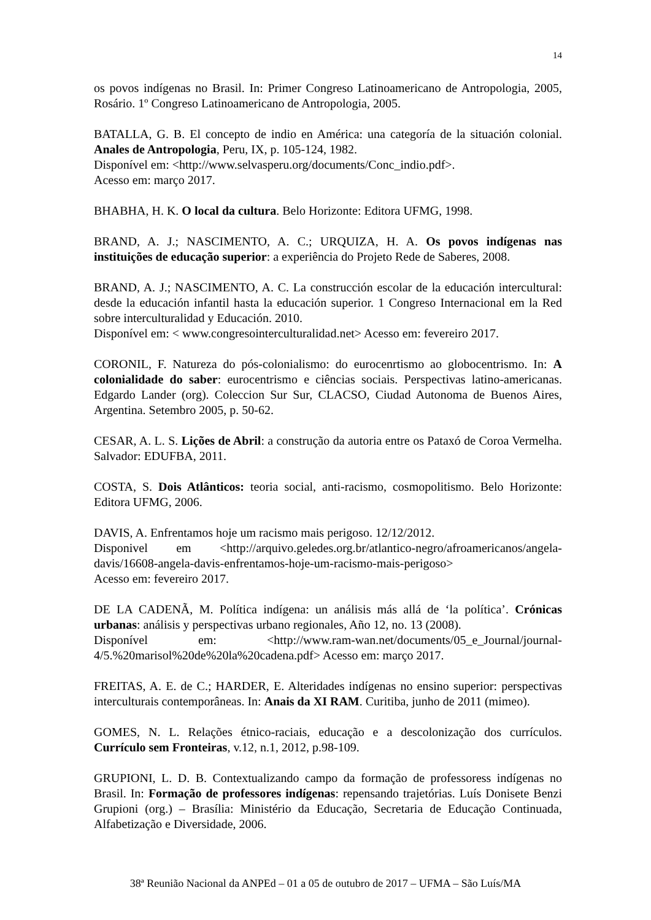14
os povos indígenas no Brasil. In: Primer Congreso Latinoamericano de Antropologia, 2005, Rosário. 1º Congreso Latinoamericano de Antropologia, 2005.
BATALLA, G. B. El concepto de indio en América: una categoría de la situación colonial. Anales de Antropologia, Peru, IX, p. 105-124, 1982.
Disponível em: <http://www.selvasperu.org/documents/Conc_indio.pdf>.
Acesso em: março 2017.
BHABHA, H. K. O local da cultura. Belo Horizonte: Editora UFMG, 1998.
BRAND, A. J.; NASCIMENTO, A. C.; URQUIZA, H. A. Os povos indígenas nas instituições de educação superior: a experiência do Projeto Rede de Saberes, 2008.
BRAND, A. J.; NASCIMENTO, A. C. La construcción escolar de la educación intercultural: desde la educación infantil hasta la educación superior. 1 Congreso Internacional em la Red sobre interculturalidad y Educación. 2010.
Disponível em: < www.congresointerculturalidad.net> Acesso em: fevereiro 2017.
CORONIL, F. Natureza do pós-colonialismo: do eurocenrtismo ao globocentrismo. In: A colonialidade do saber: eurocentrismo e ciências sociais. Perspectivas latino-americanas. Edgardo Lander (org). Coleccion Sur Sur, CLACSO, Ciudad Autonoma de Buenos Aires, Argentina. Setembro 2005, p. 50-62.
CESAR, A. L. S. Lições de Abril: a construção da autoria entre os Pataxó de Coroa Vermelha. Salvador: EDUFBA, 2011.
COSTA, S. Dois Atlânticos: teoria social, anti-racismo, cosmopolitismo. Belo Horizonte: Editora UFMG, 2006.
DAVIS, A. Enfrentamos hoje um racismo mais perigoso. 12/12/2012.
Disponivel em <http://arquivo.geledes.org.br/atlantico-negro/afroamericanos/angela-davis/16608-angela-davis-enfrentamos-hoje-um-racismo-mais-perigoso>
Acesso em: fevereiro 2017.
DE LA CADENÃ, M. Política indígena: un análisis más allá de ‘la política’. Crónicas urbanas: análisis y perspectivas urbano regionales, Año 12, no. 13 (2008).
Disponível em: <http://www.ram-wan.net/documents/05_e_Journal/journal-4/5.%20marisol%20de%20la%20cadena.pdf> Acesso em: março 2017.
FREITAS, A. E. de C.; HARDER, E. Alteridades indígenas no ensino superior: perspectivas interculturais contemporâneas. In: Anais da XI RAM. Curitiba, junho de 2011 (mimeo).
GOMES, N. L. Relações étnico-raciais, educação e a descolonização dos currículos. Currículo sem Fronteiras, v.12, n.1, 2012, p.98-109.
GRUPIONI, L. D. B. Contextualizando campo da formação de professoress indígenas no Brasil. In: Formação de professores indígenas: repensando trajetórias. Luís Donisete Benzi Grupioni (org.) – Brasília: Ministério da Educação, Secretaria de Educação Continuada, Alfabetização e Diversidade, 2006.
38ª Reunião Nacional da ANPEd – 01 a 05 de outubro de 2017 – UFMA – São Luís/MA